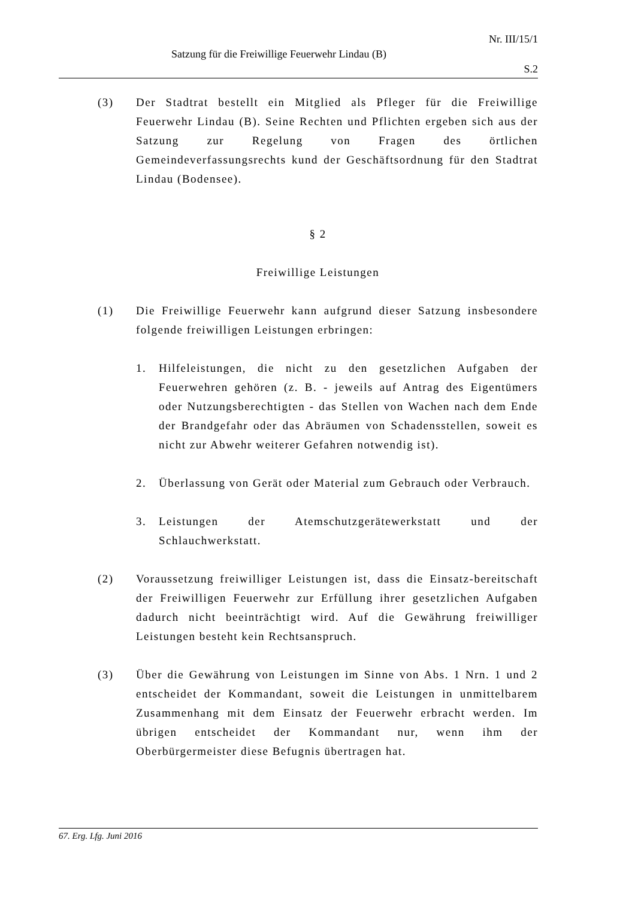Nr. III/15/1
Satzung für die Freiwillige Feuerwehr Lindau (B)
S.2
(3) Der Stadtrat bestellt ein Mitglied als Pfleger für die Freiwillige Feuerwehr Lindau (B). Seine Rechten und Pflichten ergeben sich aus der Satzung zur Regelung von Fragen des örtlichen Gemeindeverfassungsrechts kund der Geschäftsordnung für den Stadtrat Lindau (Bodensee).
§ 2
Freiwillige Leistungen
(1) Die Freiwillige Feuerwehr kann aufgrund dieser Satzung insbesondere folgende freiwilligen Leistungen erbringen:
1. Hilfeleistungen, die nicht zu den gesetzlichen Aufgaben der Feuerwehren gehören (z. B. - jeweils auf Antrag des Eigentümers oder Nutzungsberechtigten - das Stellen von Wachen nach dem Ende der Brandgefahr oder das Abräumen von Schadensstellen, soweit es nicht zur Abwehr weiterer Gefahren notwendig ist).
2. Überlassung von Gerät oder Material zum Gebrauch oder Verbrauch.
3. Leistungen der Atemschutzgerätewerkstatt und der Schlauchwerkstatt.
(2) Voraussetzung freiwilliger Leistungen ist, dass die Einsatz-bereitschaft der Freiwilligen Feuerwehr zur Erfüllung ihrer gesetzlichen Aufgaben dadurch nicht beeinträchtigt wird. Auf die Gewährung freiwilliger Leistungen besteht kein Rechtsanspruch.
(3) Über die Gewährung von Leistungen im Sinne von Abs. 1 Nrn. 1 und 2 entscheidet der Kommandant, soweit die Leistungen in unmittelbarem Zusammenhang mit dem Einsatz der Feuerwehr erbracht werden. Im übrigen entscheidet der Kommandant nur, wenn ihm der Oberbürgermeister diese Befugnis übertragen hat.
67. Erg. Lfg. Juni 2016